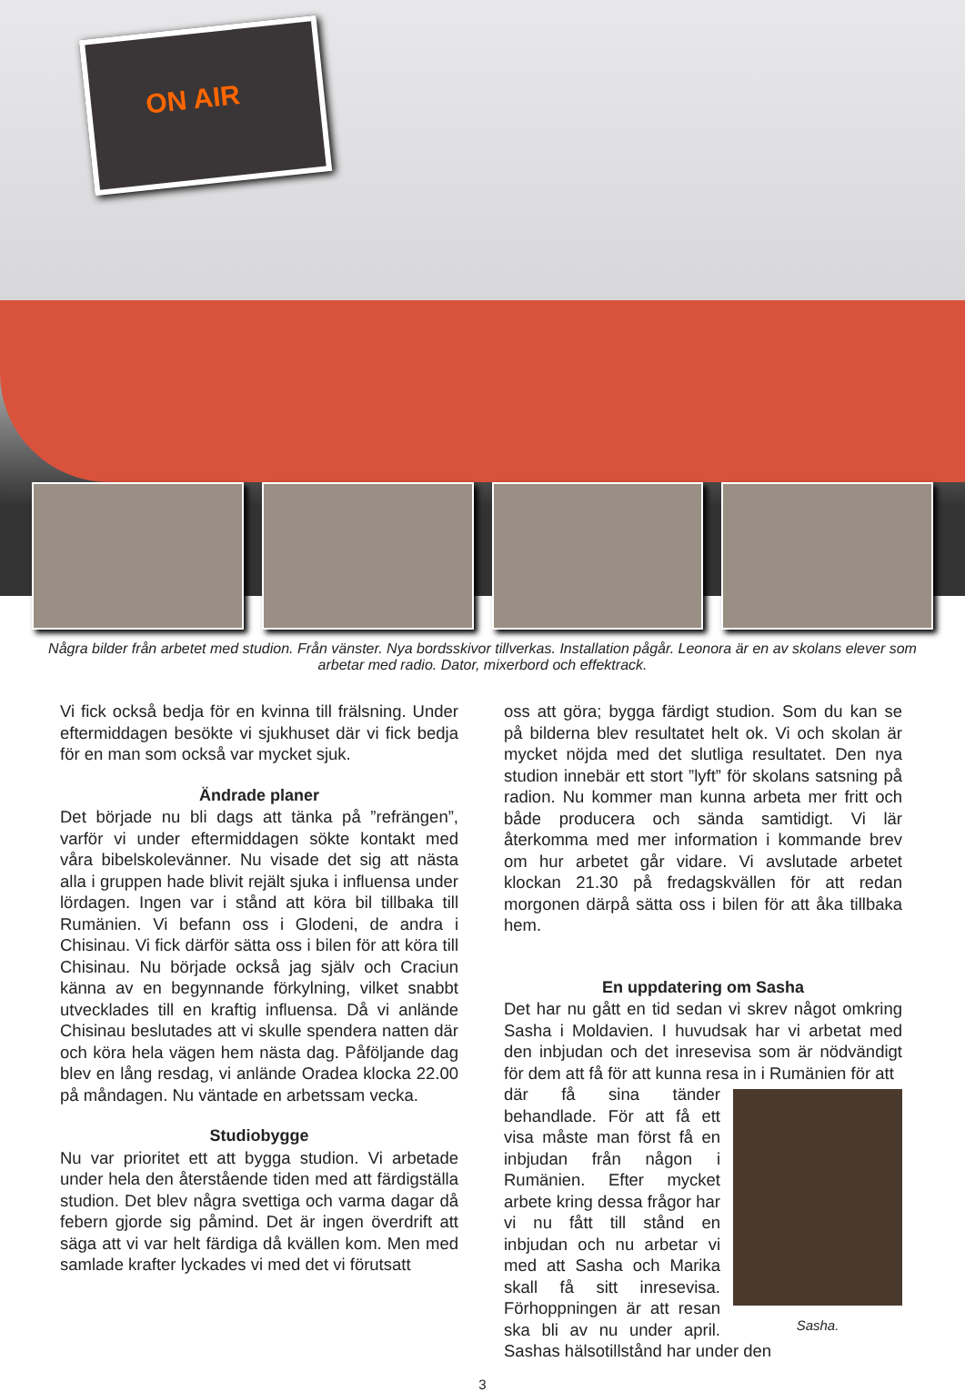ON AIR
Några bilder från arbetet med studion. Från vänster. Nya bordsskivor tillverkas. Installation pågår. Leonora är en av skolans elever som arbetar med radio. Dator, mixerbord och effektrack.
Vi fick också bedja för en kvinna till frälsning. Under eftermiddagen besökte vi sjukhuset där vi fick bedja för en man som också var mycket sjuk.
Ändrade planer
Det började nu bli dags att tänka på ”refrängen”, varför vi under eftermiddagen sökte kontakt med våra bibelskolevänner. Nu visade det sig att nästa alla i gruppen hade blivit rejält sjuka i influensa under lördagen. Ingen var i stånd att köra bil tillbaka till Rumänien. Vi befann oss i Glodeni, de andra i Chisinau. Vi fick därför sätta oss i bilen för att köra till Chisinau. Nu började också jag själv och Craciun känna av en begynnande förkylning, vilket snabbt utvecklades till en kraftig influensa. Då vi anlände Chisinau beslutades att vi skulle spendera natten där och köra hela vägen hem nästa dag. Påföljande dag blev en lång resdag, vi anlände Oradea klocka 22.00 på måndagen. Nu väntade en arbetssam vecka.
Studiobygge
Nu var prioritet ett att bygga studion. Vi arbetade under hela den återstående tiden med att färdigställa studion. Det blev några svettiga och varma dagar då febern gjorde sig påmind. Det är ingen överdrift att säga att vi var helt färdiga då kvällen kom. Men med samlade krafter lyckades vi med det vi förutsatt
oss att göra; bygga färdigt studion. Som du kan se på bilderna blev resultatet helt ok. Vi och skolan är mycket nöjda med det slutliga resultatet. Den nya studion innebär ett stort ”lyft” för skolans satsning på radion. Nu kommer man kunna arbeta mer fritt och både producera och sända samtidigt. Vi lär återkomma med mer information i kommande brev om hur arbetet går vidare. Vi avslutade arbetet klockan 21.30 på fredagskvällen för att redan morgonen därpå sätta oss i bilen för att åka tillbaka hem.
En uppdatering om Sasha
Det har nu gått en tid sedan vi skrev något omkring Sasha i Moldavien. I huvudsak har vi arbetat med den inbjudan och det inresevisa som är nödvändigt för dem att få för att kunna resa in i Rumänien för att
Sasha.
där få sina tänder behandlade. För att få ett visa måste man först få en inbjudan från någon i Rumänien. Efter mycket arbete kring dessa frågor har vi nu fått till stånd en inbjudan och nu arbetar vi med att Sasha och Marika skall få sitt inresevisa. Förhoppningen är att resan ska bli av nu under april. Sashas hälsotillstånd har under den
3